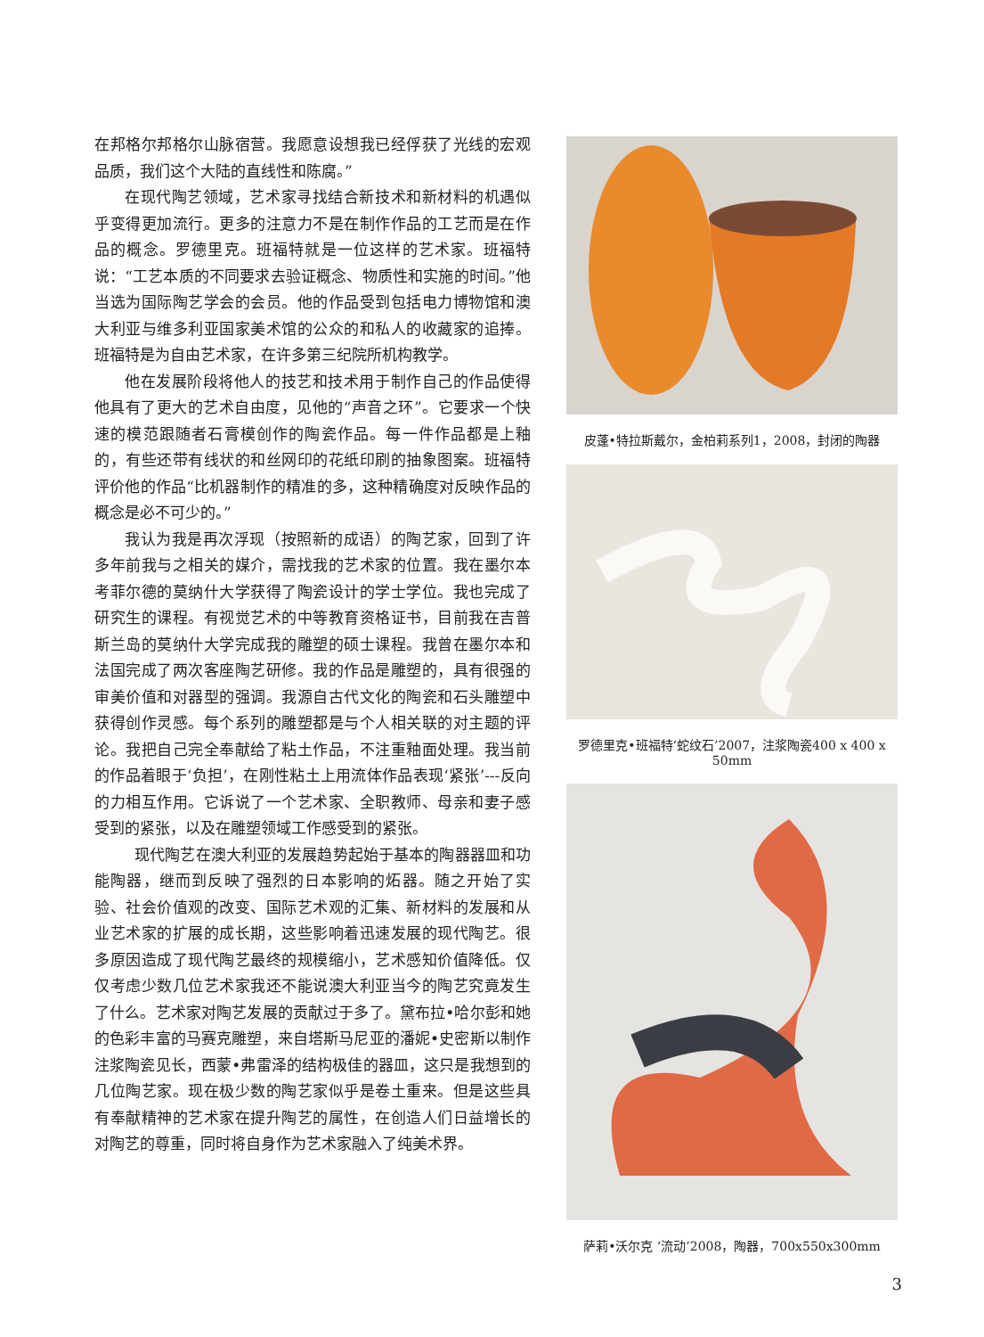在邦格尔邦格尔山脉宿营。我愿意设想我已经俘获了光线的宏观品质，我们这个大陆的直线性和陈腐。”
在现代陶艺领域，艺术家寻找结合新技术和新材料的机遇似乎变得更加流行。更多的注意力不是在制作作品的工艺而是在作品的概念。罗德里克。班福特就是一位这样的艺术家。班福特说：“工艺本质的不同要求去验证概念、物质性和实施的时间。”他当选为国际陶艺学会的会员。他的作品受到包括电力博物馆和澳大利亚与维多利亚国家美术馆的公众的和私人的收藏家的追捧。班福特是为自由艺术家，在许多第三纪院所机构教学。
他在发展阶段将他人的技艺和技术用于制作自己的作品使得他具有了更大的艺术自由度，见他的“声音之环”。它要求一个快速的模范跟随者石膏模创作的陶瓷作品。每一件作品都是上釉的，有些还带有线状的和丝网印的花纸印刷的抽象图案。班福特评价他的作品“比机器制作的精准的多，这种精确度对反映作品的概念是必不可少的。”
我认为我是再次浮现（按照新的成语）的陶艺家，回到了许多年前我与之相关的媒介，需找我的艺术家的位置。我在墨尔本考菲尔德的莫纳什大学获得了陶瓷设计的学士学位。我也完成了研究生的课程。有视觉艺术的中等教育资格证书，目前我在吉普斯兰岛的莫纳什大学完成我的雕塑的硕士课程。我曾在墨尔本和法国完成了两次客座陶艺研修。我的作品是雕塑的，具有很强的审美价值和对器型的强调。我源自古代文化的陶瓷和石头雕塑中获得创作灵感。每个系列的雕塑都是与个人相关联的对主题的评论。我把自己完全奉献给了粘土作品，不注重釉面处理。我当前的作品着眼于‘负担’，在刚性粘土上用流体作品表现‘紧张’---反向的力相互作用。它诉说了一个艺术家、全职教师、母亲和妻子感受到的紧张，以及在雕塑领域工作感受到的紧张。
现代陶艺在澳大利亚的发展趋势起始于基本的陶器器皿和功能陶器，继而到反映了强烈的日本影响的炻器。随之开始了实验、社会价值观的改变、国际艺术观的汇集、新材料的发展和从业艺术家的扩展的成长期，这些影响着迅速发展的现代陶艺。很多原因造成了现代陶艺最终的规模缩小，艺术感知价值降低。仅仅考虑少数几位艺术家我还不能说澳大利亚当今的陶艺究竟发生了什么。艺术家对陶艺发展的贡献过于多了。黛布拉•哈尔彭和她的色彩丰富的马赛克雕塑，来自塔斯马尼亚的潘妮•史密斯以制作注浆陶瓷见长，西蒙•弗雷泽的结构极佳的器皿，这只是我想到的几位陶艺家。现在极少数的陶艺家似乎是卷土重来。但是这些具有奉献精神的艺术家在提升陶艺的属性，在创造人们日益增长的对陶艺的尊重，同时将自身作为艺术家融入了纯美术界。
皮蓬•特拉斯戴尔，金柏莉系列1，2008，封闭的陶器
罗德里克•班福特‘蛇纹石’2007，注浆陶瓷400 x 400 x 50mm
萨莉•沃尔克 ‘流动’2008，陶器，700x550x300mm
3